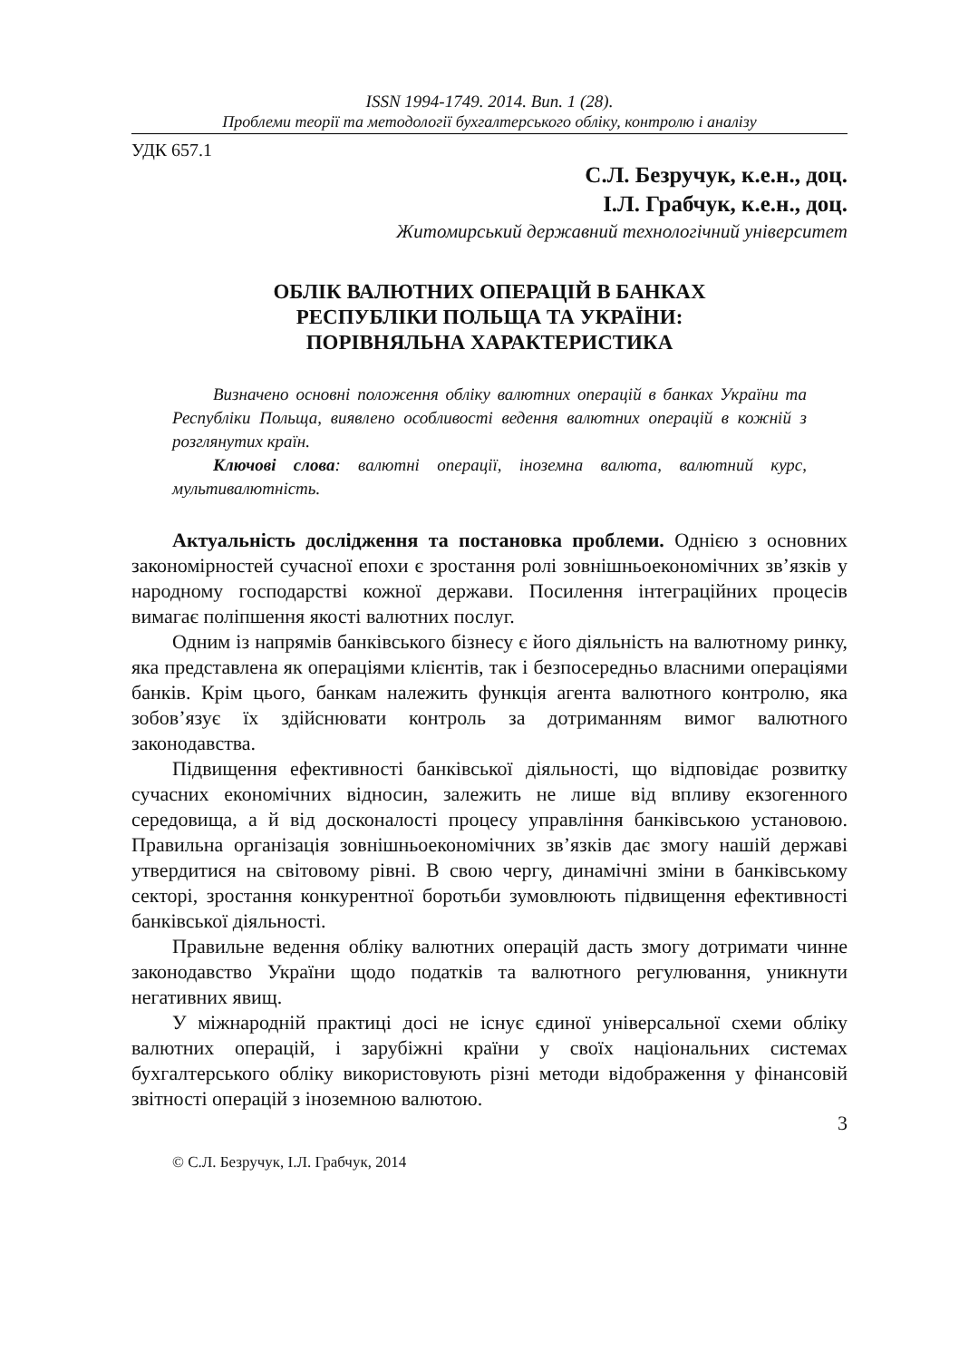ISSN 1994-1749. 2014. Вип. 1 (28).
Проблеми теорії та методології бухгалтерського обліку, контролю і аналізу
УДК 657.1
С.Л. Безручук, к.е.н., доц.
І.Л. Грабчук, к.е.н., доц.
Житомирський державний технологічний університет
ОБЛІК ВАЛЮТНИХ ОПЕРАЦІЙ В БАНКАХ
РЕСПУБЛІКИ ПОЛЬЩА ТА УКРАЇНИ:
ПОРІВНЯЛЬНА ХАРАКТЕРИСТИКА
Визначено основні положення обліку валютних операцій в банках України та Республіки Польща, виявлено особливості ведення валютних операцій в кожній з розглянутих країн.
Ключові слова: валютні операції, іноземна валюта, валютний курс, мультивалютність.
Актуальність дослідження та постановка проблеми. Однією з основних закономірностей сучасної епохи є зростання ролі зовнішньоекономічних зв’язків у народному господарстві кожної держави. Посилення інтеграційних процесів вимагає поліпшення якості валютних послуг.
Одним із напрямів банківського бізнесу є його діяльність на валютному ринку, яка представлена як операціями клієнтів, так і безпосередньо власними операціями банків. Крім цього, банкам належить функція агента валютного контролю, яка зобов’язує їх здійснювати контроль за дотриманням вимог валютного законодавства.
Підвищення ефективності банківської діяльності, що відповідає розвитку сучасних економічних відносин, залежить не лише від впливу екзогенного середовища, а й від досконалості процесу управління банківською установою. Правильна організація зовнішньоекономічних зв’язків дає змогу нашій державі утвердитися на світовому рівні. В свою чергу, динамічні зміни в банківському секторі, зростання конкурентної боротьби зумовлюють підвищення ефективності банківської діяльності.
Правильне ведення обліку валютних операцій дасть змогу дотримати чинне законодавство України щодо податків та валютного регулювання, уникнути негативних явищ.
У міжнародній практиці досі не існує єдиної універсальної схеми обліку валютних операцій, і зарубіжні країни у своїх національних системах бухгалтерського обліку використовують різні методи відображення у фінансовій звітності операцій з іноземною валютою.
3
© С.Л. Безручук, І.Л. Грабчук, 2014